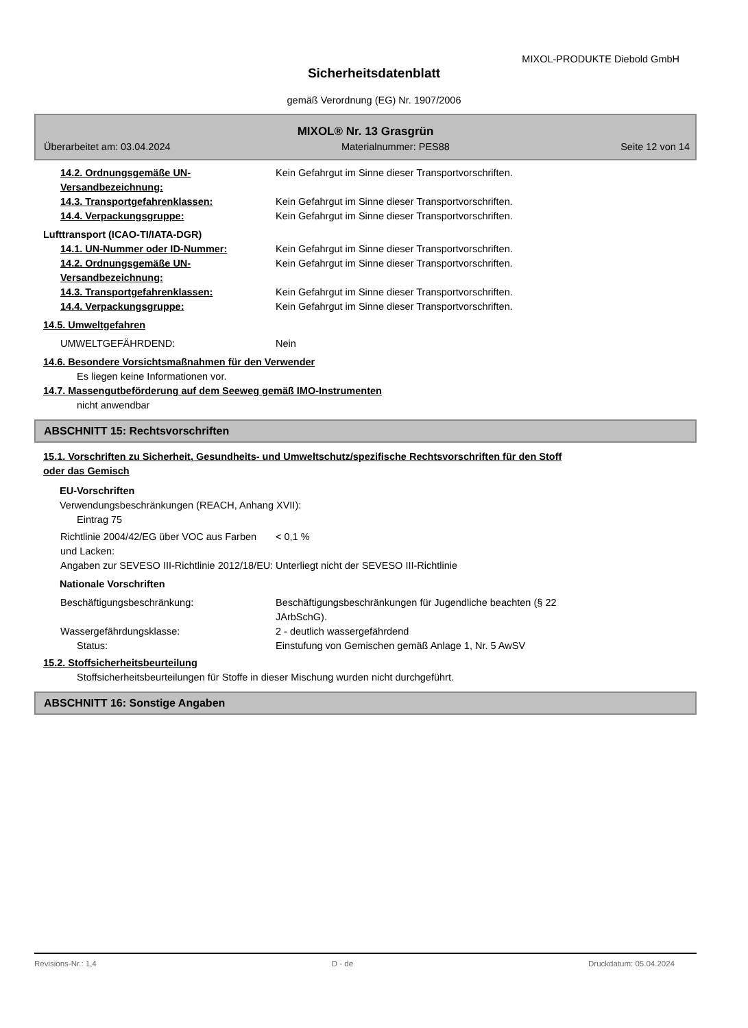MIXOL-PRODUKTE Diebold GmbH
Sicherheitsdatenblatt
gemäß Verordnung (EG) Nr. 1907/2006
MIXOL® Nr. 13 Grasgrün
Überarbeitet am: 03.04.2024 Materialnummer: PES88 Seite 12 von 14
14.2. Ordnungsgemäße UN-Versandbezeichnung:
Kein Gefahrgut im Sinne dieser Transportvorschriften.
14.3. Transportgefahrenklassen: Kein Gefahrgut im Sinne dieser Transportvorschriften.
14.4. Verpackungsgruppe: Kein Gefahrgut im Sinne dieser Transportvorschriften.
Lufttransport (ICAO-TI/IATA-DGR)
14.1. UN-Nummer oder ID-Nummer: Kein Gefahrgut im Sinne dieser Transportvorschriften.
14.2. Ordnungsgemäße UN-Versandbezeichnung:
Kein Gefahrgut im Sinne dieser Transportvorschriften.
14.3. Transportgefahrenklassen: Kein Gefahrgut im Sinne dieser Transportvorschriften.
14.4. Verpackungsgruppe: Kein Gefahrgut im Sinne dieser Transportvorschriften.
14.5. Umweltgefahren
UMWELTGEFÄHRDEND: Nein
14.6. Besondere Vorsichtsmaßnahmen für den Verwender
Es liegen keine Informationen vor.
14.7. Massengutbeförderung auf dem Seeweg gemäß IMO-Instrumenten
nicht anwendbar
ABSCHNITT 15: Rechtsvorschriften
15.1. Vorschriften zu Sicherheit, Gesundheits- und Umweltschutz/spezifische Rechtsvorschriften für den Stoff oder das Gemisch
EU-Vorschriften
Verwendungsbeschränkungen (REACH, Anhang XVII):
Eintrag 75
Richtlinie 2004/42/EG über VOC aus Farben und Lacken:
< 0,1 %
Angaben zur SEVESO III-Richtlinie 2012/18/EU:
Unterliegt nicht der SEVESO III-Richtlinie
Nationale Vorschriften
Beschäftigungsbeschränkung: Beschäftigungsbeschränkungen für Jugendliche beachten (§ 22 JArbSchG).
Wassergefährdungsklasse: 2 - deutlich wassergefährdend
Status: Einstufung von Gemischen gemäß Anlage 1, Nr. 5 AwSV
15.2. Stoffsicherheitsbeurteilung
Stoffsicherheitsbeurteilungen für Stoffe in dieser Mischung wurden nicht durchgeführt.
ABSCHNITT 16: Sonstige Angaben
Revisions-Nr.: 1,4 D - de Druckdatum: 05.04.2024